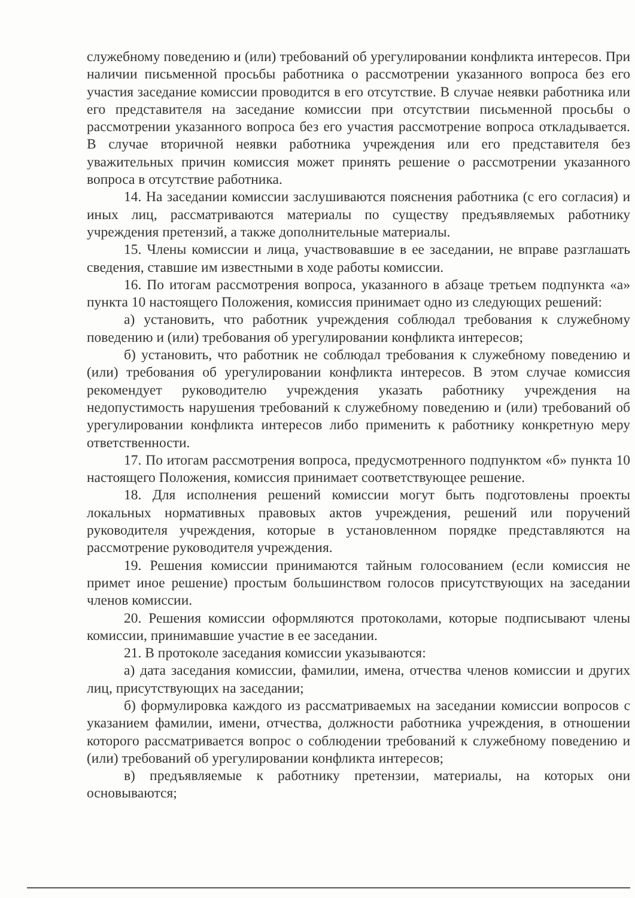служебному поведению и (или) требований об урегулировании конфликта интересов. При наличии письменной просьбы работника о рассмотрении указанного вопроса без его участия заседание комиссии проводится в его отсутствие. В случае неявки работника или его представителя на заседание комиссии при отсутствии письменной просьбы о рассмотрении указанного вопроса без его участия рассмотрение вопроса откладывается. В случае вторичной неявки работника учреждения или его представителя без уважительных причин комиссия может принять решение о рассмотрении указанного вопроса в отсутствие работника.
14. На заседании комиссии заслушиваются пояснения работника (с его согласия) и иных лиц, рассматриваются материалы по существу предъявляемых работнику учреждения претензий, а также дополнительные материалы.
15. Члены комиссии и лица, участвовавшие в ее заседании, не вправе разглашать сведения, ставшие им известными в ходе работы комиссии.
16. По итогам рассмотрения вопроса, указанного в абзаце третьем подпункта «а» пункта 10 настоящего Положения, комиссия принимает одно из следующих решений:
а) установить, что работник учреждения соблюдал требования к служебному поведению и (или) требования об урегулировании конфликта интересов;
б) установить, что работник не соблюдал требования к служебному поведению и (или) требования об урегулировании конфликта интересов. В этом случае комиссия рекомендует руководителю учреждения указать работнику учреждения на недопустимость нарушения требований к служебному поведению и (или) требований об урегулировании конфликта интересов либо применить к работнику конкретную меру ответственности.
17. По итогам рассмотрения вопроса, предусмотренного подпунктом «б» пункта 10 настоящего Положения, комиссия принимает соответствующее решение.
18. Для исполнения решений комиссии могут быть подготовлены проекты локальных нормативных правовых актов учреждения, решений или поручений руководителя учреждения, которые в установленном порядке представляются на рассмотрение руководителя учреждения.
19. Решения комиссии принимаются тайным голосованием (если комиссия не примет иное решение) простым большинством голосов присутствующих на заседании членов комиссии.
20. Решения комиссии оформляются протоколами, которые подписывают члены комиссии, принимавшие участие в ее заседании.
21. В протоколе заседания комиссии указываются:
а) дата заседания комиссии, фамилии, имена, отчества членов комиссии и других лиц, присутствующих на заседании;
б) формулировка каждого из рассматриваемых на заседании комиссии вопросов с указанием фамилии, имени, отчества, должности работника учреждения, в отношении которого рассматривается вопрос о соблюдении требований к служебному поведению и (или) требований об урегулировании конфликта интересов;
в) предъявляемые к работнику претензии, материалы, на которых они основываются;